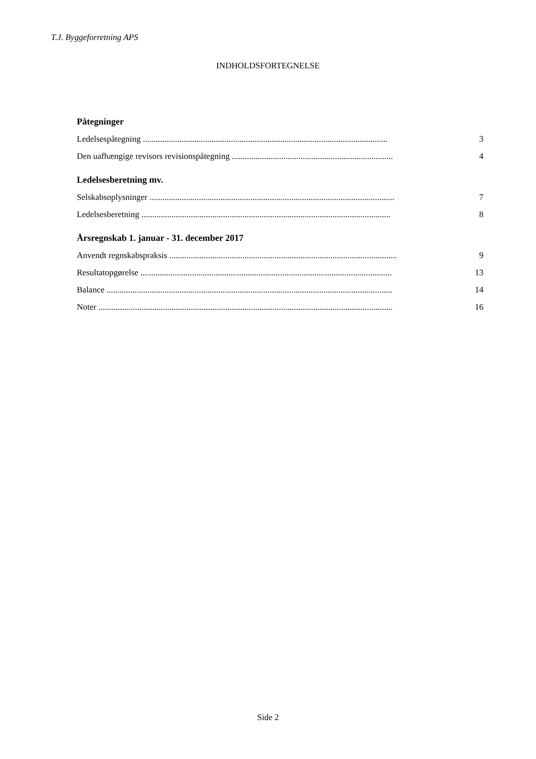T.J. Byggeforretning APS
INDHOLDSFORTEGNELSE
Påtegninger
Ledelsespåtegning .................................................................................................................. 3
Den uafhængige revisors revisionspåtegning ........................................................................... 4
Ledelsesberetning mv.
Selskabsoplysninger .................................................................................................................. 7
Ledelsesberetning .................................................................................................................... 8
Årsregnskab 1. januar - 31. december 2017
Anvendt regnskabspraksis .......................................................................................................... 9
Resultatopgørelse ..................................................................................................................... 13
Balance ..................................................................................................................................... 14
Noter ......................................................................................................................................... 16
Side 2